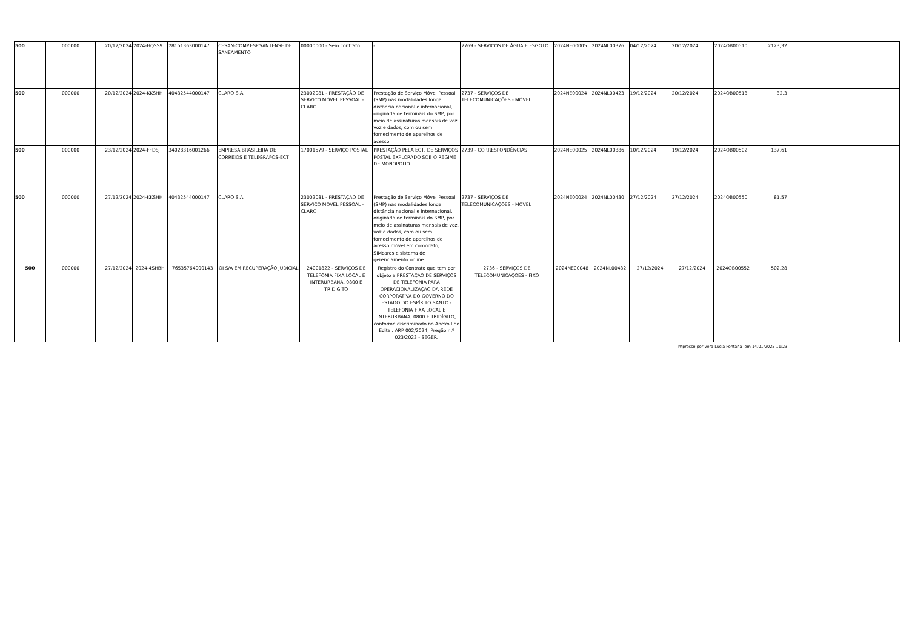| 500 | 000000 | 20/12/2024 | 2024-HQSS9 | 28151363000147 | CESAN-COMP.ESP.SANTENSE DE SANEAMENTO | 00000000 - Sem contrato | - | 2769 - SERVIÇOS DE ÁGUA E ESGOTO | 2024NE00005 | 2024NL00376 | 04/12/2024 | 20/12/2024 | 2024OB00510 | 2123,32 | |
| 500 | 000000 | 20/12/2024 | 2024-KKSHH | 40432544000147 | CLARO S.A. | 23002081 - PRESTAÇÃO DE SERVIÇO MÓVEL PESSOAL - CLARO | Prestação de Serviço Móvel Pessoal (SMP) nas modalidades longa distância nacional e internacional, originada de terminais do SMP, por meio de assinaturas mensais de voz, voz e dados, com ou sem fornecimento de aparelhos de acesso | 2737 - SERVIÇOS DE TELECOMUNICAÇÕES - MÓVEL | 2024NE00024 | 2024NL00423 | 19/12/2024 | 20/12/2024 | 2024OB00513 | 32,3 | |
| 500 | 000000 | 23/12/2024 | 2024-FFDSJ | 34028316001266 | EMPRESA BRASILEIRA DE CORREIOS E TELÉGRAFOS-ECT | 17001579 - SERVIÇO POSTAL | PRESTAÇÃO PELA ECT, DE SERVIÇOS POSTAL EXPLORADO SOB O REGIME DE MONOPOLIO. | 2739 - CORRESPONDÊNCIAS | 2024NE00025 | 2024NL00386 | 10/12/2024 | 19/12/2024 | 2024OB00502 | 137,61 | |
| 500 | 000000 | 27/12/2024 | 2024-KKSHH | 40432544000147 | CLARO S.A. | 23002081 - PRESTAÇÃO DE SERVIÇO MÓVEL PESSOAL - CLARO | Prestação de Serviço Móvel Pessoal (SMP) nas modalidades longa distância nacional e internacional, originada de terminais do SMP, por meio de assinaturas mensais de voz, voz e dados, com ou sem fornecimento de aparelhos de acesso móvel em comodato, SIMcards e sistema de gerenciamento online | 2737 - SERVIÇOS DE TELECOMUNICAÇÕES - MÓVEL | 2024NE00024 | 2024NL00430 | 27/12/2024 | 27/12/2024 | 2024OB00550 | 81,57 | |
| 500 | 000000 | 27/12/2024 | 2024-4SHBH | 76535764000143 | OI S/A EM RECUPERAÇÃO JUDICIAL | 24001822 - SERVIÇOS DE TELEFONIA FIXA LOCAL E INTERURBANA, 0800 E TRIDÍGITO | Registro do Contrato que tem por objeto a PRESTAÇÃO DE SERVIÇOS DE TELEFONIA PARA OPERACIONALIZAÇÃO DA REDE CORPORATIVA DO GOVERNO DO ESTADO DO ESPÍRITO SANTO - TELEFONIA FIXA LOCAL E INTERURBANA, 0800 E TRIDÍGITO, conforme discriminado no Anexo I do Edital. ARP 002/2024; Pregão n.º 023/2023 - SEGER. | 2736 - SERVIÇOS DE TELECOMUNICAÇÕES - FIXO | 2024NE00048 | 2024NL00432 | 27/12/2024 | 27/12/2024 | 2024OB00552 | 502,28 | |
| Impresso por Vera Lucia Fontana em 14/01/2025 11:23 | | | | | | | | | | | | | | | |